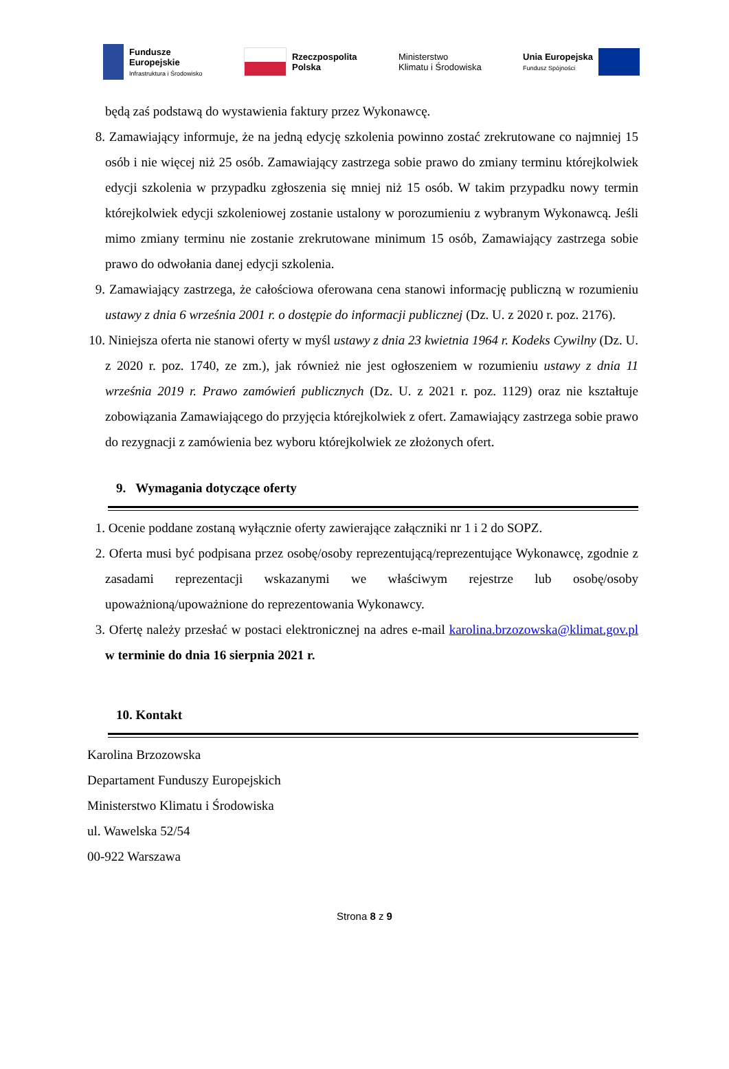Fundusze
Europejskie
Infrastruktura i Środowisko
Rzeczpospolita
Polska
Ministerstwo
Klimatu i Środowiska
Unia Europejska
Fundusz Spójności
będą zaś podstawą do wystawienia faktury przez Wykonawcę.
8. Zamawiający informuje, że na jedną edycję szkolenia powinno zostać zrekrutowane co najmniej 15 osób i nie więcej niż 25 osób. Zamawiający zastrzega sobie prawo do zmiany terminu którejkolwiek edycji szkolenia w przypadku zgłoszenia się mniej niż 15 osób. W takim przypadku nowy termin którejkolwiek edycji szkoleniowej zostanie ustalony w porozumieniu z wybranym Wykonawcą. Jeśli mimo zmiany terminu nie zostanie zrekrutowane minimum 15 osób, Zamawiający zastrzega sobie prawo do odwołania danej edycji szkolenia.
9. Zamawiający zastrzega, że całościowa oferowana cena stanowi informację publiczną w rozumieniu ustawy z dnia 6 września 2001 r. o dostępie do informacji publicznej (Dz. U. z 2020 r. poz. 2176).
10.
Niniejsza oferta nie stanowi oferty w myśl ustawy z dnia 23 kwietnia 1964 r. Kodeks Cywilny (Dz. U. z 2020 r. poz. 1740, ze zm.), jak również nie jest ogłoszeniem w rozumieniu ustawy z dnia 11 września 2019 r. Prawo zamówień publicznych (Dz. U. z 2021 r. poz. 1129) oraz nie kształtuje zobowiązania Zamawiającego do przyjęcia którejkolwiek z ofert. Zamawiający zastrzega sobie prawo do rezygnacji z zamówienia bez wyboru którejkolwiek ze złożonych ofert.
9. Wymagania dotyczące oferty
1. Ocenie poddane zostaną wyłącznie oferty zawierające załączniki nr 1 i 2 do SOPZ.
2. Oferta musi być podpisana przez osobę/osoby reprezentującą/reprezentujące Wykonawcę, zgodnie z zasadami reprezentacji wskazanymi we właściwym rejestrze lub osobę/osoby upoważnioną/upoważnione do reprezentowania Wykonawcy.
3. Ofertę należy przesłać w postaci elektronicznej na adres e-mail karolina.brzozowska@klimat.gov.pl w terminie do dnia 16 sierpnia 2021 r.
10. Kontakt
Karolina Brzozowska
Departament Funduszy Europejskich
Ministerstwo Klimatu i Środowiska
ul. Wawelska 52/54
00-922 Warszawa
Strona 8 z 9